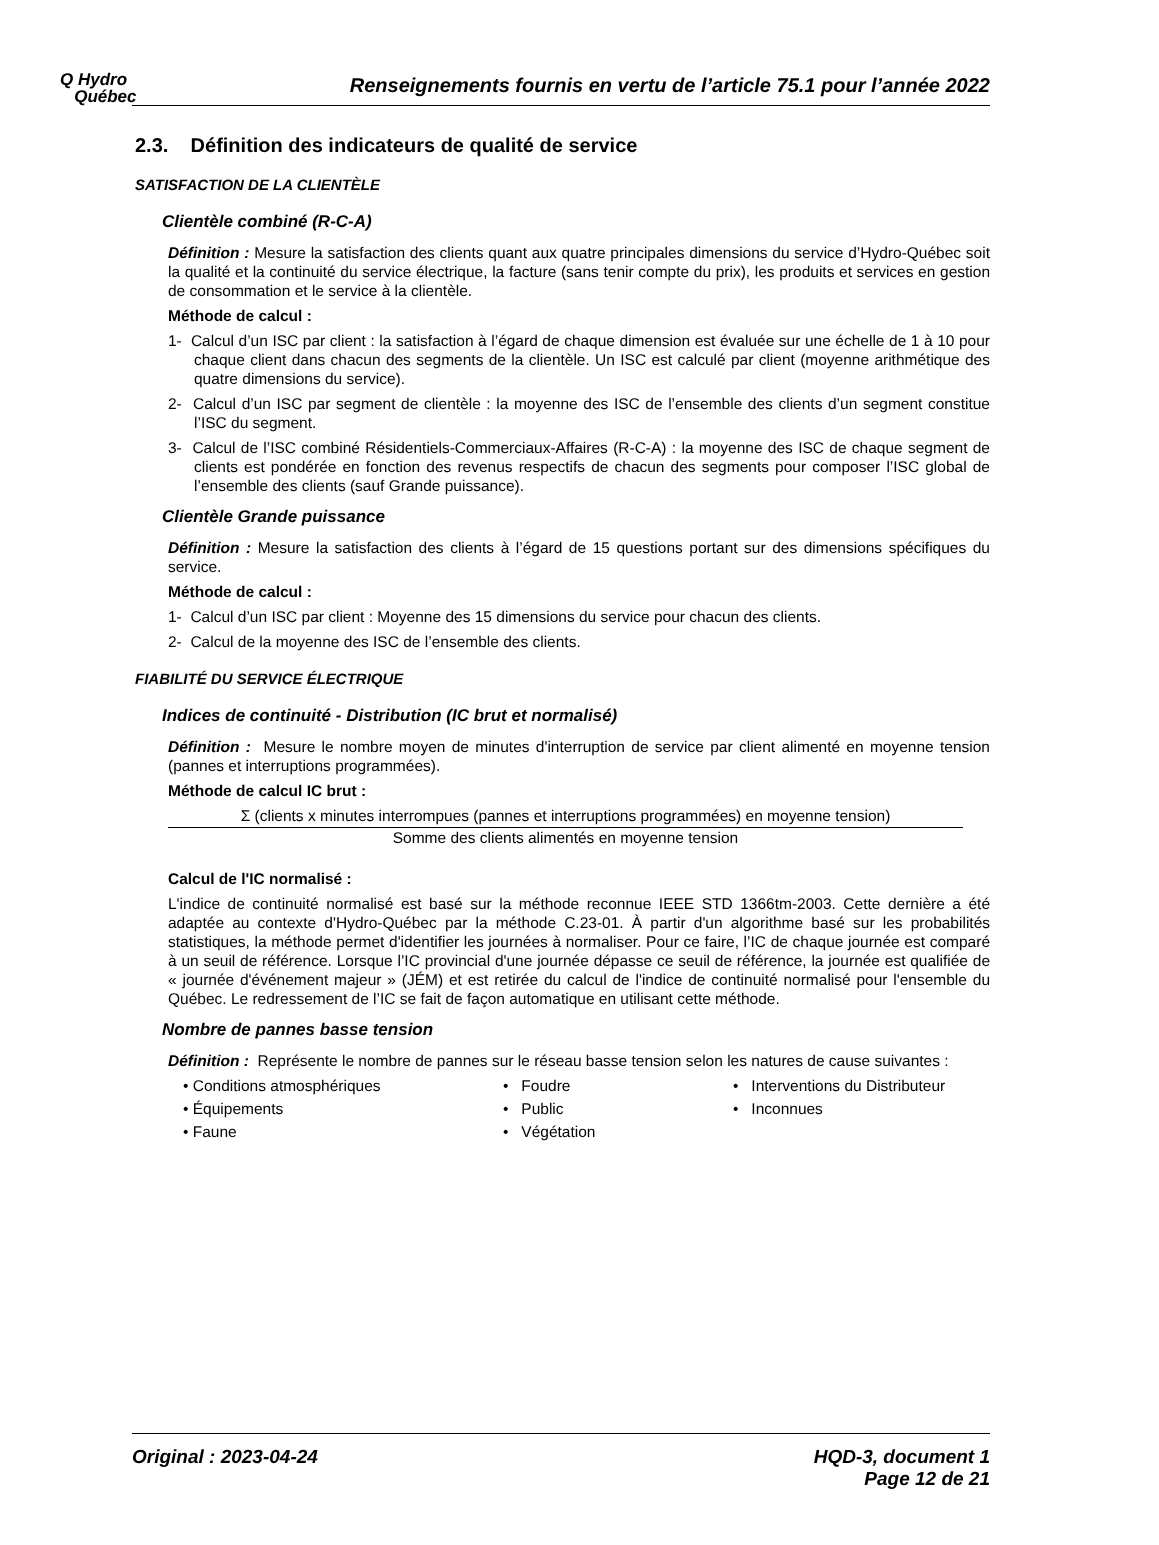Q Hydro
Québec
Renseignements fournis en vertu de l’article 75.1 pour l’année 2022
2.3. Définition des indicateurs de qualité de service
SATISFACTION DE LA CLIENTÈLE
Clientèle combiné (R-C-A)
Définition : Mesure la satisfaction des clients quant aux quatre principales dimensions du service d’Hydro-Québec soit la qualité et la continuité du service électrique, la facture (sans tenir compte du prix), les produits et services en gestion de consommation et le service à la clientèle.
Méthode de calcul :
1- Calcul d’un ISC par client : la satisfaction à l’égard de chaque dimension est évaluée sur une échelle de 1 à 10 pour chaque client dans chacun des segments de la clientèle. Un ISC est calculé par client (moyenne arithmétique des quatre dimensions du service).
2- Calcul d’un ISC par segment de clientèle : la moyenne des ISC de l’ensemble des clients d’un segment constitue l’ISC du segment.
3- Calcul de l’ISC combiné Résidentiels-Commerciaux-Affaires (R-C-A) : la moyenne des ISC de chaque segment de clients est pondérée en fonction des revenus respectifs de chacun des segments pour composer l’ISC global de l’ensemble des clients (sauf Grande puissance).
Clientèle Grande puissance
Définition : Mesure la satisfaction des clients à l’égard de 15 questions portant sur des dimensions spécifiques du service.
Méthode de calcul :
1- Calcul d’un ISC par client : Moyenne des 15 dimensions du service pour chacun des clients.
2- Calcul de la moyenne des ISC de l’ensemble des clients.
FIABILITÉ DU SERVICE ÉLECTRIQUE
Indices de continuité - Distribution (IC brut et normalisé)
Définition : Mesure le nombre moyen de minutes d'interruption de service par client alimenté en moyenne tension (pannes et interruptions programmées).
Méthode de calcul IC brut :
Σ (clients x minutes interrompues (pannes et interruptions programmées) en moyenne tension)
Somme des clients alimentés en moyenne tension
Calcul de l'IC normalisé :
L'indice de continuité normalisé est basé sur la méthode reconnue IEEE STD 1366tm-2003. Cette dernière a été adaptée au contexte d'Hydro-Québec par la méthode C.23-01. À partir d'un algorithme basé sur les probabilités statistiques, la méthode permet d'identifier les journées à normaliser. Pour ce faire, l’IC de chaque journée est comparé à un seuil de référence. Lorsque l’IC provincial d'une journée dépasse ce seuil de référence, la journée est qualifiée de « journée d'événement majeur » (JÉM) et est retirée du calcul de l'indice de continuité normalisé pour l'ensemble du Québec. Le redressement de l’IC se fait de façon automatique en utilisant cette méthode.
Nombre de pannes basse tension
Définition : Représente le nombre de pannes sur le réseau basse tension selon les natures de cause suivantes :
• Conditions atmosphériques
• Foudre
• Interventions du Distributeur
• Équipements
• Public
• Inconnues
• Faune
• Végétation
Original : 2023-04-24 HQD-3, document 1
Page 12 de 21